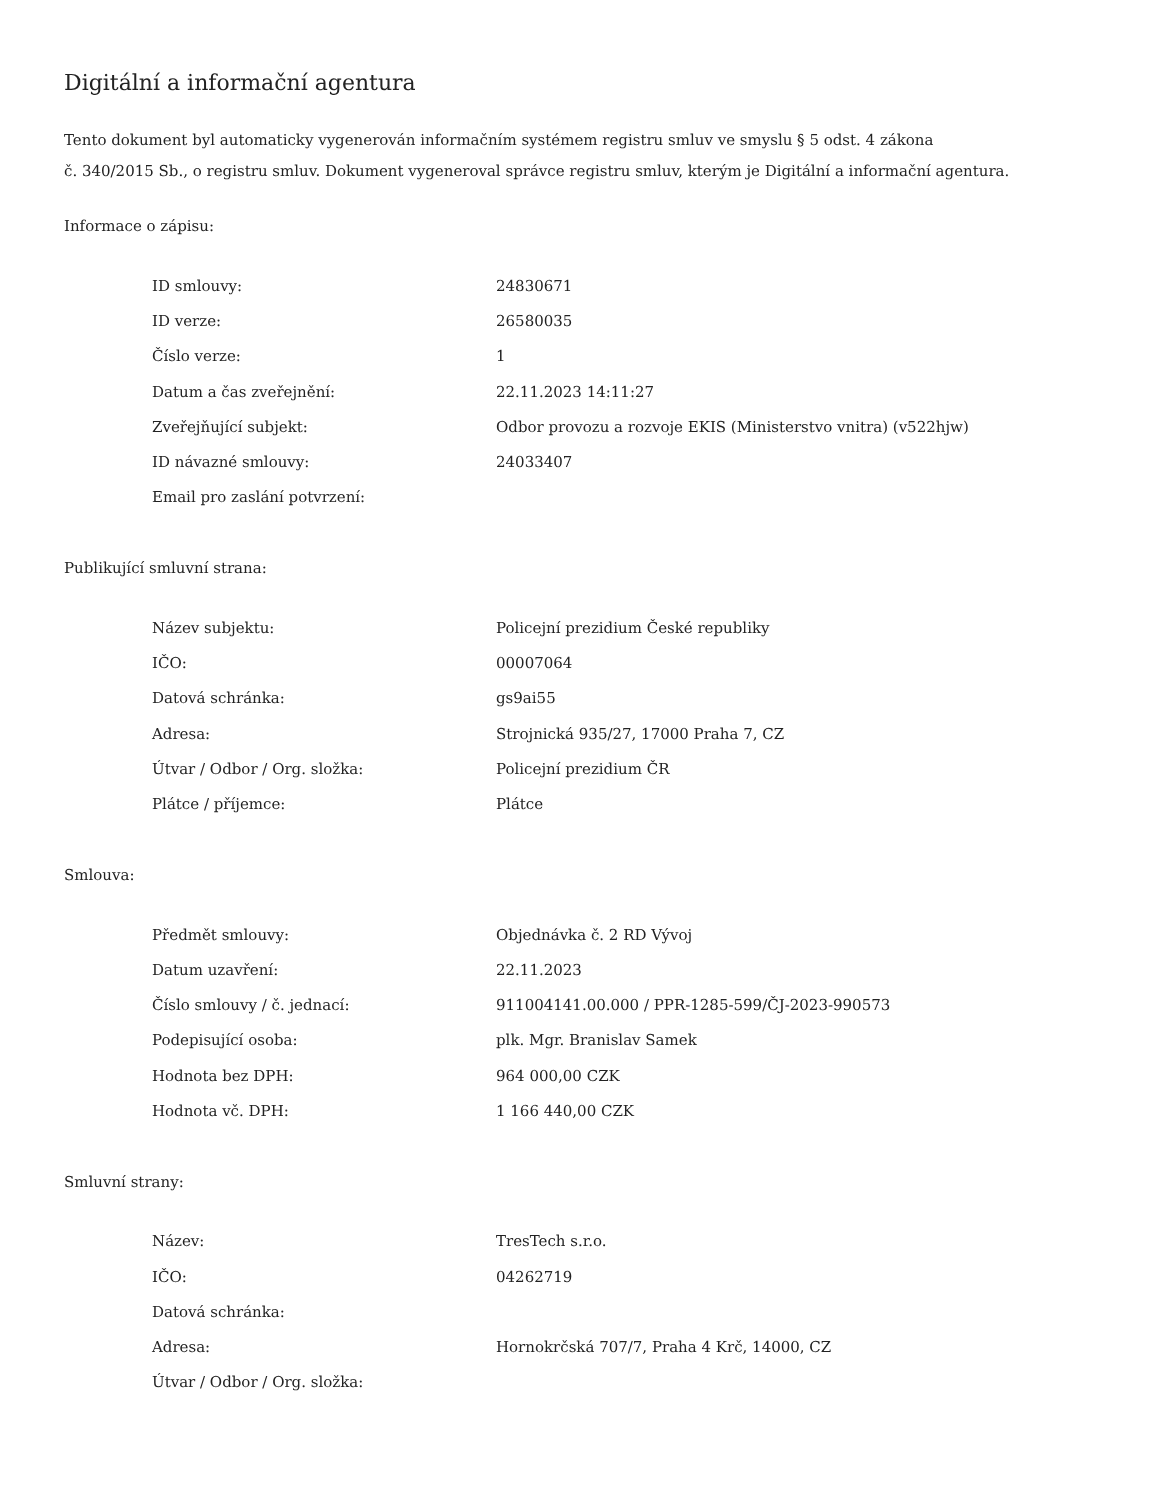Digitální a informační agentura
Tento dokument byl automaticky vygenerován informačním systémem registru smluv ve smyslu § 5 odst. 4 zákona
č. 340/2015 Sb., o registru smluv. Dokument vygeneroval správce registru smluv, kterým je Digitální a informační agentura.
Informace o zápisu:
| ID smlouvy: | 24830671 |
| ID verze: | 26580035 |
| Číslo verze: | 1 |
| Datum a čas zveřejnění: | 22.11.2023 14:11:27 |
| Zveřejňující subjekt: | Odbor provozu a rozvoje EKIS (Ministerstvo vnitra) (v522hjw) |
| ID návazné smlouvy: | 24033407 |
| Email pro zaslání potvrzení: | |
Publikující smluvní strana:
| Název subjektu: | Policejní prezidium České republiky |
| IČO: | 00007064 |
| Datová schránka: | gs9ai55 |
| Adresa: | Strojnická 935/27, 17000 Praha 7, CZ |
| Útvar / Odbor / Org. složka: | Policejní prezidium ČR |
| Plátce / příjemce: | Plátce |
Smlouva:
| Předmět smlouvy: | Objednávka č. 2 RD Vývoj |
| Datum uzavření: | 22.11.2023 |
| Číslo smlouvy / č. jednací: | 911004141.00.000 / PPR-1285-599/ČJ-2023-990573 |
| Podepisující osoba: | plk. Mgr. Branislav Samek |
| Hodnota bez DPH: | 964 000,00 CZK |
| Hodnota vč. DPH: | 1 166 440,00 CZK |
Smluvní strany:
| Název: | TresTech s.r.o. |
| IČO: | 04262719 |
| Datová schránka: | |
| Adresa: | Hornokrčská 707/7, Praha 4 Krč, 14000, CZ |
| Útvar / Odbor / Org. složka: | |